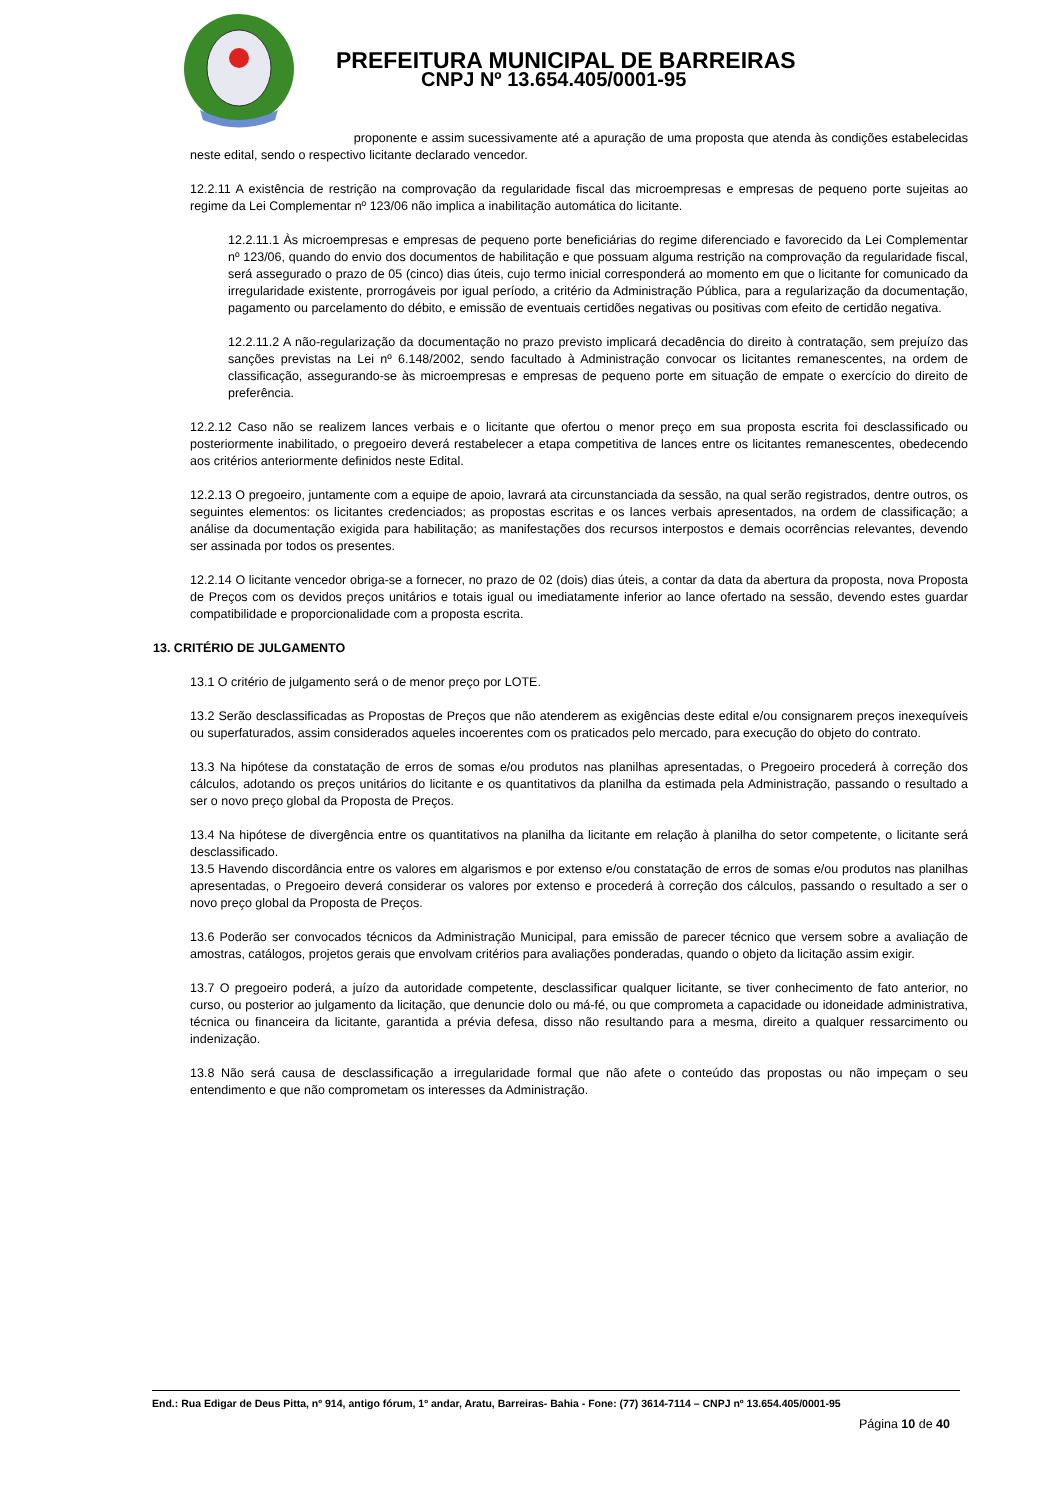PREFEITURA MUNICIPAL DE BARREIRAS
CNPJ Nº 13.654.405/0001-95
proponente e assim sucessivamente até a apuração de uma proposta que atenda às condições estabelecidas neste edital, sendo o respectivo licitante declarado vencedor.
12.2.11 A existência de restrição na comprovação da regularidade fiscal das microempresas e empresas de pequeno porte sujeitas ao regime da Lei Complementar nº 123/06 não implica a inabilitação automática do licitante.
12.2.11.1 Às microempresas e empresas de pequeno porte beneficiárias do regime diferenciado e favorecido da Lei Complementar nº 123/06, quando do envio dos documentos de habilitação e que possuam alguma restrição na comprovação da regularidade fiscal, será assegurado o prazo de 05 (cinco) dias úteis, cujo termo inicial corresponderá ao momento em que o licitante for comunicado da irregularidade existente, prorrogáveis por igual período, a critério da Administração Pública, para a regularização da documentação, pagamento ou parcelamento do débito, e emissão de eventuais certidões negativas ou positivas com efeito de certidão negativa.
12.2.11.2 A não-regularização da documentação no prazo previsto implicará decadência do direito à contratação, sem prejuízo das sanções previstas na Lei nº 6.148/2002, sendo facultado à Administração convocar os licitantes remanescentes, na ordem de classificação, assegurando-se às microempresas e empresas de pequeno porte em situação de empate o exercício do direito de preferência.
12.2.12 Caso não se realizem lances verbais e o licitante que ofertou o menor preço em sua proposta escrita foi desclassificado ou posteriormente inabilitado, o pregoeiro deverá restabelecer a etapa competitiva de lances entre os licitantes remanescentes, obedecendo aos critérios anteriormente definidos neste Edital.
12.2.13 O pregoeiro, juntamente com a equipe de apoio, lavrará ata circunstanciada da sessão, na qual serão registrados, dentre outros, os seguintes elementos: os licitantes credenciados; as propostas escritas e os lances verbais apresentados, na ordem de classificação; a análise da documentação exigida para habilitação; as manifestações dos recursos interpostos e demais ocorrências relevantes, devendo ser assinada por todos os presentes.
12.2.14 O licitante vencedor obriga-se a fornecer, no prazo de 02 (dois) dias úteis, a contar da data da abertura da proposta, nova Proposta de Preços com os devidos preços unitários e totais igual ou imediatamente inferior ao lance ofertado na sessão, devendo estes guardar compatibilidade e proporcionalidade com a proposta escrita.
13. CRITÉRIO DE JULGAMENTO
13.1 O critério de julgamento será o de menor preço por LOTE.
13.2 Serão desclassificadas as Propostas de Preços que não atenderem as exigências deste edital e/ou consignarem preços inexequíveis ou superfaturados, assim considerados aqueles incoerentes com os praticados pelo mercado, para execução do objeto do contrato.
13.3 Na hipótese da constatação de erros de somas e/ou produtos nas planilhas apresentadas, o Pregoeiro procederá à correção dos cálculos, adotando os preços unitários do licitante e os quantitativos da planilha da estimada pela Administração, passando o resultado a ser o novo preço global da Proposta de Preços.
13.4 Na hipótese de divergência entre os quantitativos na planilha da licitante em relação à planilha do setor competente, o licitante será desclassificado.
13.5 Havendo discordância entre os valores em algarismos e por extenso e/ou constatação de erros de somas e/ou produtos nas planilhas apresentadas, o Pregoeiro deverá considerar os valores por extenso e procederá à correção dos cálculos, passando o resultado a ser o novo preço global da Proposta de Preços.
13.6 Poderão ser convocados técnicos da Administração Municipal, para emissão de parecer técnico que versem sobre a avaliação de amostras, catálogos, projetos gerais que envolvam critérios para avaliações ponderadas, quando o objeto da licitação assim exigir.
13.7 O pregoeiro poderá, a juízo da autoridade competente, desclassificar qualquer licitante, se tiver conhecimento de fato anterior, no curso, ou posterior ao julgamento da licitação, que denuncie dolo ou má-fé, ou que comprometa a capacidade ou idoneidade administrativa, técnica ou financeira da licitante, garantida a prévia defesa, disso não resultando para a mesma, direito a qualquer ressarcimento ou indenização.
13.8 Não será causa de desclassificação a irregularidade formal que não afete o conteúdo das propostas ou não impeçam o seu entendimento e que não comprometam os interesses da Administração.
End.: Rua Edigar de Deus Pitta, nº 914, antigo fórum, 1º andar, Aratu, Barreiras- Bahia - Fone: (77) 3614-7114 – CNPJ nº 13.654.405/0001-95
Página 10 de 40